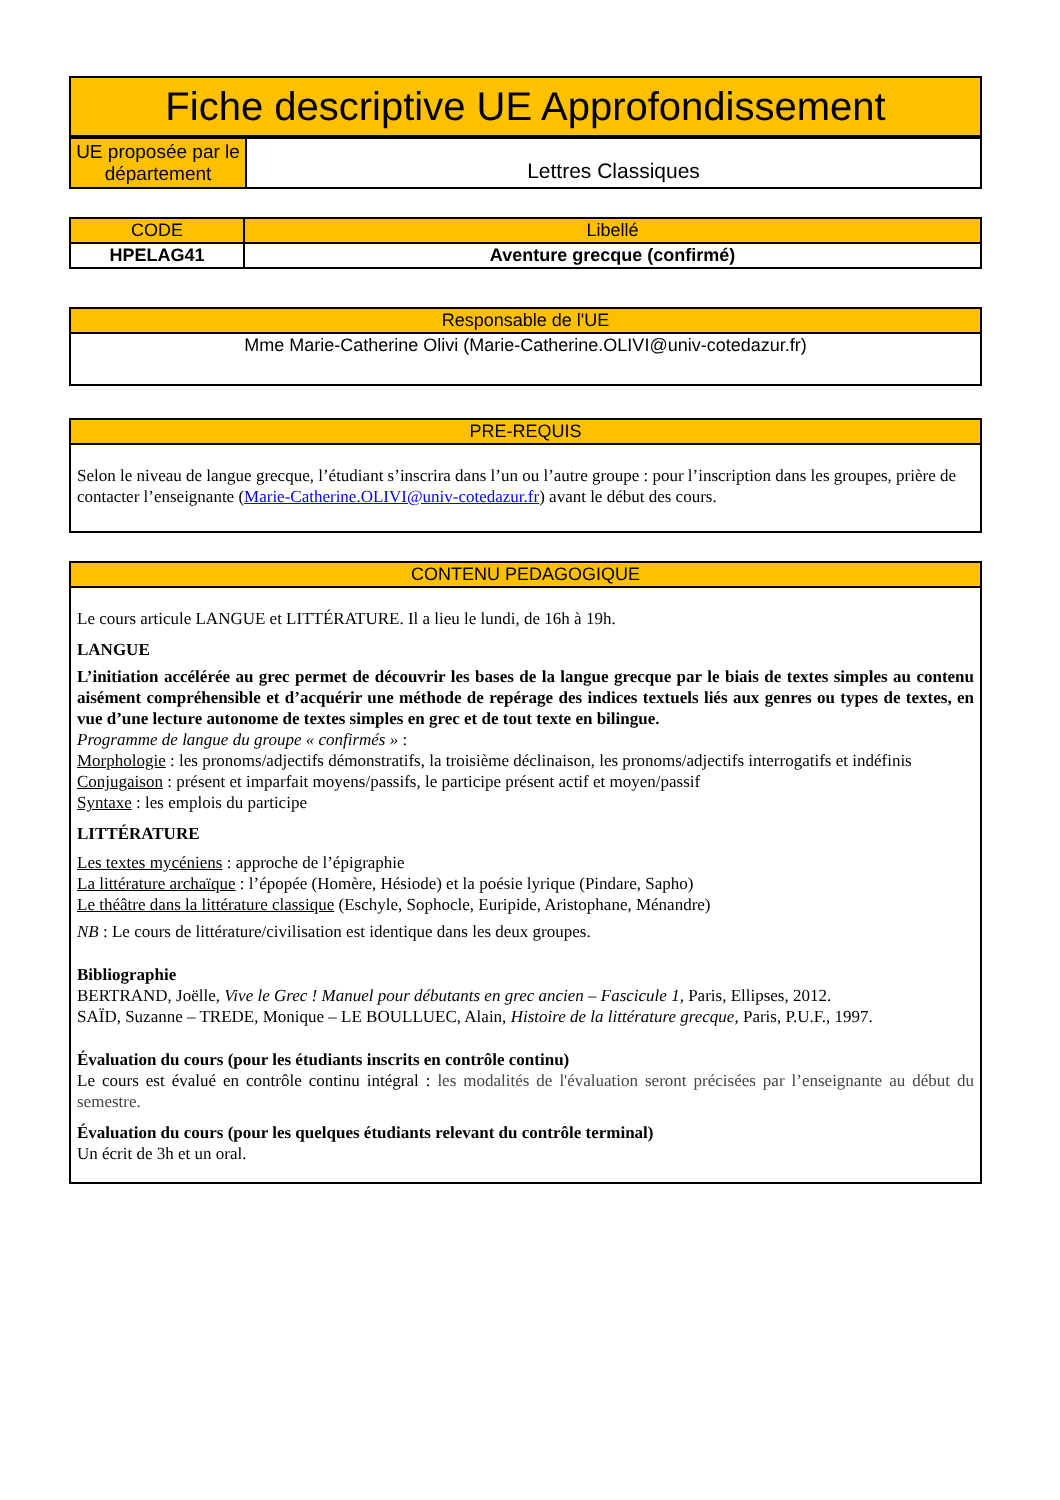| Fiche descriptive UE Approfondissement |
| UE proposée par le département | Lettres Classiques |
| CODE | Libellé |
| --- | --- |
| HPELAG41 | Aventure grecque (confirmé) |
| Responsable de l'UE |
| --- |
| Mme Marie-Catherine Olivi (Marie-Catherine.OLIVI@univ-cotedazur.fr) |
| PRE-REQUIS |
| --- |
| Selon le niveau de langue grecque, l’étudiant s’inscrira dans l’un ou l’autre groupe : pour l’inscription dans les groupes, prière de contacter l’enseignante ( Marie-Catherine.OLIVI@univ-cotedazur.fr ) avant le début des cours. |
| CONTENU PEDAGOGIQUE |
| --- |
| Le cours articule LANGUE et LITTÉRATURE. Il a lieu le lundi, de 16h à 19h. LANGUE L’initiation accélérée au grec permet de découvrir les bases de la langue grecque par le biais de textes simples au contenu aisément compréhensible et d’acquérir une méthode de repérage des indices textuels liés aux genres ou types de textes, en vue d’une lecture autonome de textes simples en grec et de tout texte en bilingue. Programme de langue du groupe « confirmés » : Morphologie : les pronoms/adjectifs démonstratifs, la troisième déclinaison, les pronoms/adjectifs interrogatifs et indéfinis Conjugaison : présent et imparfait moyens/passifs, le participe présent actif et moyen/passif Syntaxe : les emplois du participe LITTÉRATURE Les textes mycéniens : approche de l’épigraphie La littérature archaïque : l’épopée (Homère, Hésiode) et la poésie lyrique (Pindare, Sapho) Le théâtre dans la littérature classique (Eschyle, Sophocle, Euripide, Aristophane, Ménandre) NB : Le cours de littérature/civilisation est identique dans les deux groupes. Bibliographie BERTRAND, Joëlle, Vive le Grec ! Manuel pour débutants en grec ancien – Fascicule 1, Paris, Ellipses, 2012. SAÏD, Suzanne – TREDE, Monique – LE BOULLUEC, Alain, Histoire de la littérature grecque, Paris, P.U.F., 1997. Évaluation du cours (pour les étudiants inscrits en contrôle continu) Le cours est évalué en contrôle continu intégral : les modalités de l'évaluation seront précisées par l’enseignante au début du semestre. Évaluation du cours (pour les quelques étudiants relevant du contrôle terminal) Un écrit de 3h et un oral. |